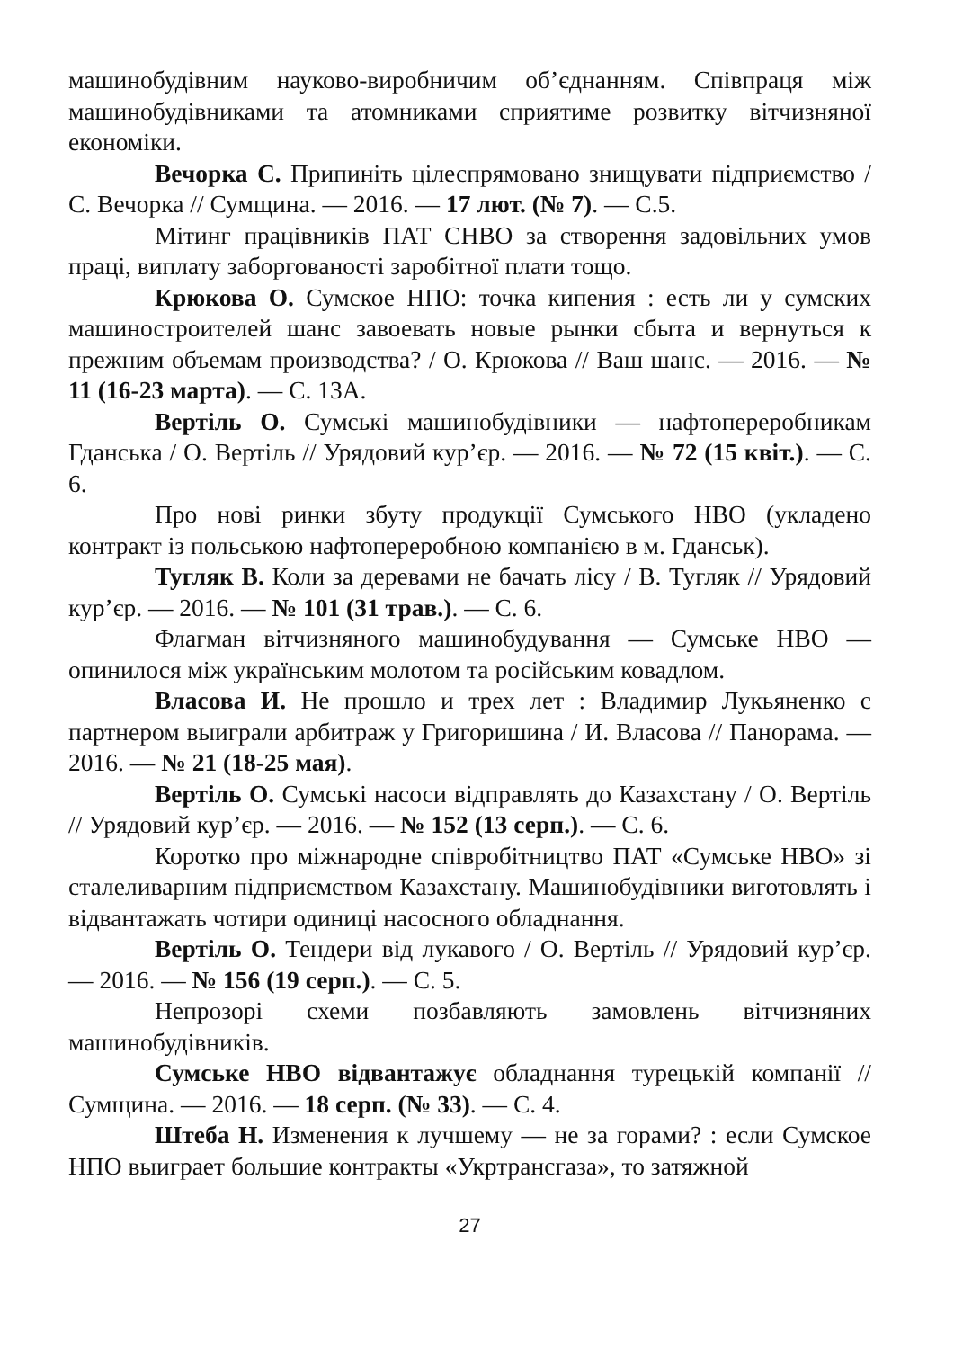машинобудівним науково-виробничим об’єднанням. Співпраця між машинобудівниками та атомниками сприятиме розвитку вітчизняної економіки.
Вечорка С. Припиніть цілеспрямовано знищувати підприємство / С. Вечорка // Сумщина. — 2016. — 17 лют. (№ 7). — С.5.
Мітинг працівників ПАТ СНВО за створення задовільних умов праці, виплату заборгованості заробітної плати тощо.
Крюкова О. Сумское НПО: точка кипения : есть ли у сумских машиностроителей шанс завоевать новые рынки сбыта и вернуться к прежним объемам производства? / О. Крюкова // Ваш шанс. — 2016. — № 11 (16-23 марта). — С. 13А.
Вертіль О. Сумські машинобудівники — нафтопереробникам Гданська / О. Вертіль // Урядовий кур’єр. — 2016. — № 72 (15 квіт.). — С. 6.
Про нові ринки збуту продукції Сумського НВО (укладено контракт із польською нафтопереробною компанією в м. Гданськ).
Тугляк В. Коли за деревами не бачать лісу / В. Тугляк // Урядовий кур’єр. — 2016. — № 101 (31 трав.). — С. 6.
Флагман вітчизняного машинобудування — Сумське НВО — опинилося між українським молотом та російським ковадлом.
Власова И. Не прошло и трех лет : Владимир Лукьяненко с партнером выиграли арбитраж у Григоришина / И. Власова // Панорама. — 2016. — № 21 (18-25 мая).
Вертіль О. Сумські насоси відправлять до Казахстану / О. Вертіль // Урядовий кур’єр. — 2016. — № 152 (13 серп.). — С. 6.
Коротко про міжнародне співробітництво ПАТ «Сумське НВО» зі сталеливарним підприємством Казахстану. Машинобудівники виготовлять і відвантажать чотири одиниці насосного обладнання.
Вертіль О. Тендери від лукавого / О. Вертіль // Урядовий кур’єр. — 2016. — № 156 (19 серп.). — С. 5.
Непрозорі схеми позбавляють замовлень вітчизняних машинобудівників.
Сумське НВО відвантажує обладнання турецькій компанії // Сумщина. — 2016. — 18 серп. (№ 33). — С. 4.
Штеба Н. Изменения к лучшему — не за горами? : если Сумское НПО выиграет большие контракты «Укртрансгаза», то затяжной
27